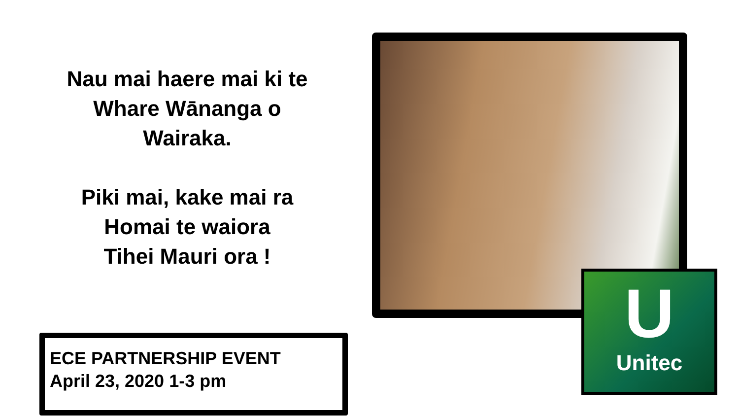Nau mai haere mai ki te
Whare Wānanga o
Wairaka.
Piki mai, kake mai ra
Homai te waiora
Tihei Mauri ora !
ECE PARTNERSHIP EVENT
April 23, 2020 1-3 pm
U
Unitec